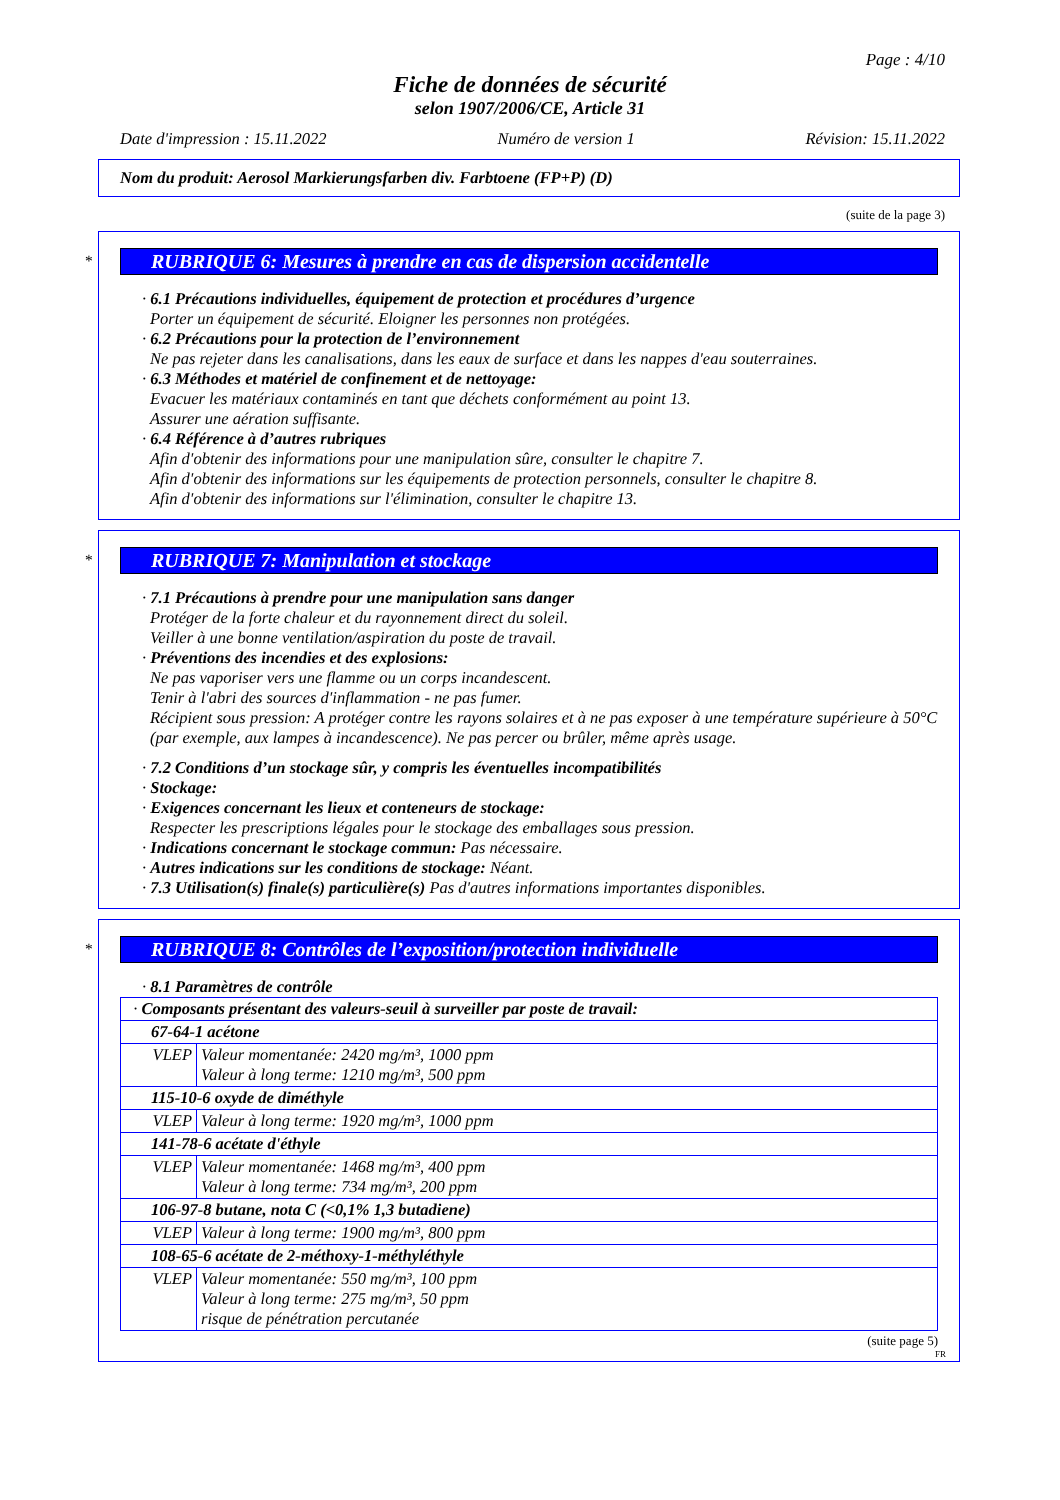Page : 4/10
Fiche de données de sécurité
selon 1907/2006/CE, Article 31
Date d'impression : 15.11.2022 Numéro de version 1 Révision: 15.11.2022
Nom du produit: Aerosol Markierungsfarben div. Farbtoene (FP+P) (D)
(suite de la page 3)
*
RUBRIQUE 6: Mesures à prendre en cas de dispersion accidentelle
· 6.1 Précautions individuelles, équipement de protection et procédures d’urgence
Porter un équipement de sécurité. Eloigner les personnes non protégées.
· 6.2 Précautions pour la protection de l’environnement
Ne pas rejeter dans les canalisations, dans les eaux de surface et dans les nappes d'eau souterraines.
· 6.3 Méthodes et matériel de confinement et de nettoyage:
Evacuer les matériaux contaminés en tant que déchets conformément au point 13.
Assurer une aération suffisante.
· 6.4 Référence à d’autres rubriques
Afin d'obtenir des informations pour une manipulation sûre, consulter le chapitre 7.
Afin d'obtenir des informations sur les équipements de protection personnels, consulter le chapitre 8.
Afin d'obtenir des informations sur l'élimination, consulter le chapitre 13.
*
RUBRIQUE 7: Manipulation et stockage
· 7.1 Précautions à prendre pour une manipulation sans danger
Protéger de la forte chaleur et du rayonnement direct du soleil.
Veiller à une bonne ventilation/aspiration du poste de travail.
· Préventions des incendies et des explosions:
Ne pas vaporiser vers une flamme ou un corps incandescent.
Tenir à l'abri des sources d'inflammation - ne pas fumer.
Récipient sous pression: A protéger contre les rayons solaires et à ne pas exposer à une température supérieure à 50°C (par exemple, aux lampes à incandescence). Ne pas percer ou brûler, même après usage.
· 7.2 Conditions d’un stockage sûr, y compris les éventuelles incompatibilités
· Stockage:
· Exigences concernant les lieux et conteneurs de stockage:
Respecter les prescriptions légales pour le stockage des emballages sous pression.
· Indications concernant le stockage commun: Pas nécessaire.
· Autres indications sur les conditions de stockage: Néant.
· 7.3 Utilisation(s) finale(s) particulière(s) Pas d'autres informations importantes disponibles.
*
RUBRIQUE 8: Contrôles de l’exposition/protection individuelle
· 8.1 Paramètres de contrôle
| · Composants présentant des valeurs-seuil à surveiller par poste de travail: | |
| 67-64-1 acétone | |
| VLEP | Valeur momentanée: 2420 mg/m³, 1000 ppm Valeur à long terme: 1210 mg/m³, 500 ppm |
| 115-10-6 oxyde de diméthyle | |
| VLEP | Valeur à long terme: 1920 mg/m³, 1000 ppm |
| 141-78-6 acétate d'éthyle | |
| VLEP | Valeur momentanée: 1468 mg/m³, 400 ppm Valeur à long terme: 734 mg/m³, 200 ppm |
| 106-97-8 butane, nota C (<0,1% 1,3 butadiene) | |
| VLEP | Valeur à long terme: 1900 mg/m³, 800 ppm |
| 108-65-6 acétate de 2-méthoxy-1-méthyléthyle | |
| VLEP | Valeur momentanée: 550 mg/m³, 100 ppm Valeur à long terme: 275 mg/m³, 50 ppm risque de pénétration percutanée |
(suite page 5)
FR